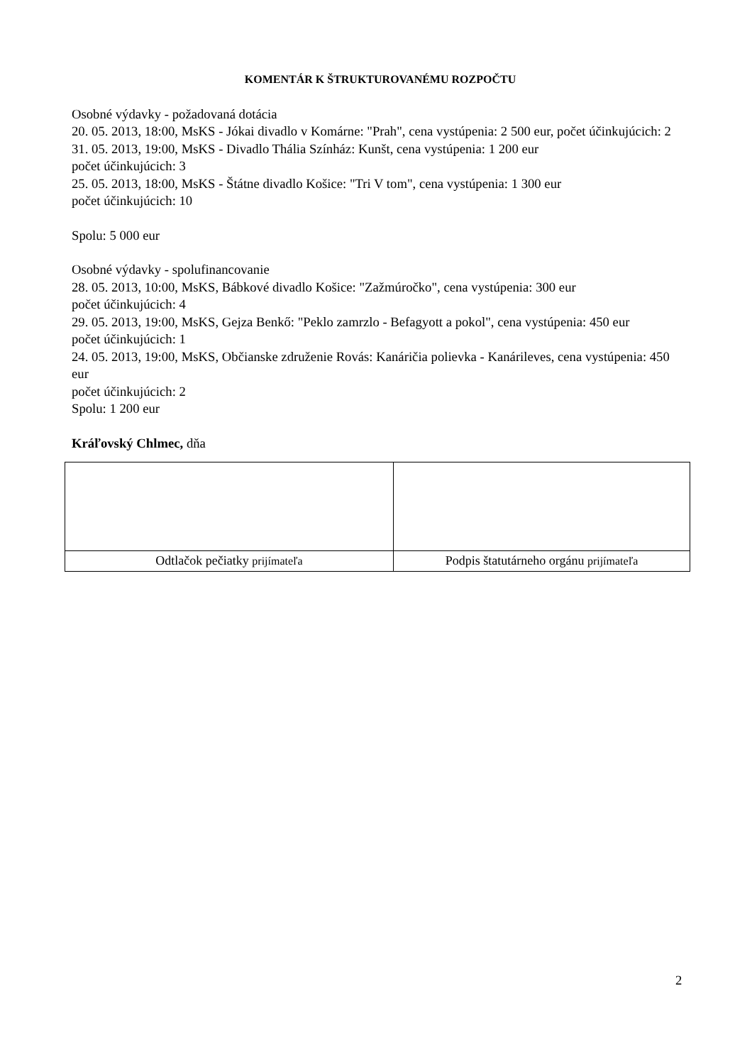KOMENTÁR K ŠTRUKTUROVANÉMU ROZPOČTU
Osobné výdavky - požadovaná dotácia
20. 05. 2013, 18:00, MsKS - Jókai divadlo v Komárne: "Prah", cena vystúpenia: 2 500 eur, počet účinkujúcich: 2
31. 05. 2013, 19:00, MsKS - Divadlo Thália Színház: Kunšt, cena vystúpenia: 1 200 eur
počet účinkujúcich: 3
25. 05. 2013, 18:00, MsKS - Štátne divadlo Košice: "Tri V tom", cena vystúpenia: 1 300 eur
počet účinkujúcich: 10
Spolu: 5 000 eur
Osobné výdavky - spolufinancovanie
28. 05. 2013, 10:00, MsKS, Bábkové divadlo Košice: "Zažmúročko", cena vystúpenia: 300 eur
počet účinkujúcich: 4
29. 05. 2013, 19:00, MsKS, Gejza Benkő: "Peklo zamrzlo - Befagyott a pokol", cena vystúpenia: 450 eur
počet účinkujúcich: 1
24. 05. 2013, 19:00, MsKS, Občianske združenie Rovás: Kanáričia polievka - Kanárileves, cena vystúpenia: 450 eur
počet účinkujúcich: 2
Spolu: 1 200 eur
Kráľovský Chlmec, dňa
| Odtlačok pečiatky prijímateľa | Podpis štatutárneho orgánu prijímateľa |
2